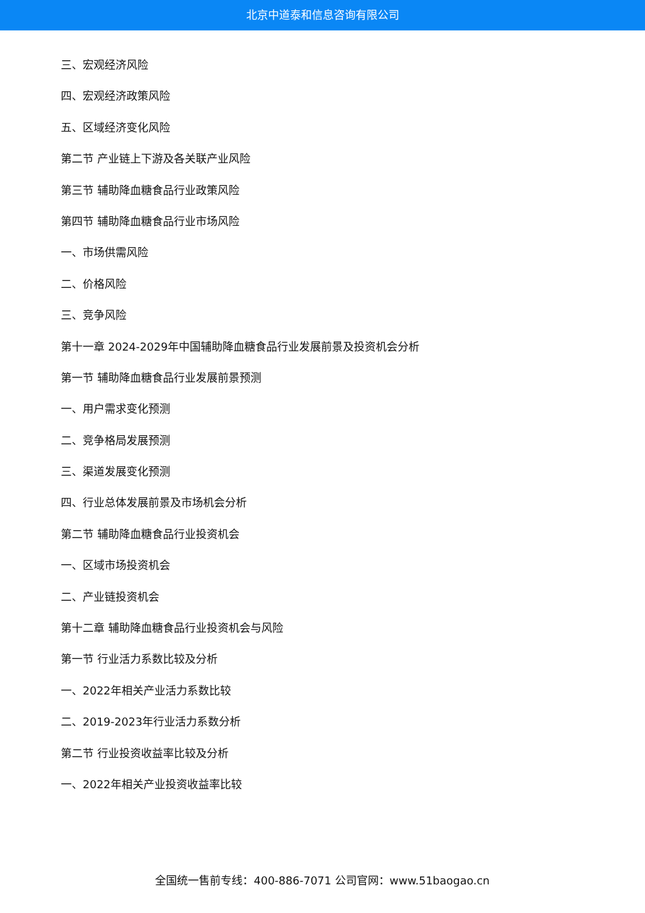北京中道泰和信息咨询有限公司
三、宏观经济风险
四、宏观经济政策风险
五、区域经济变化风险
第二节 产业链上下游及各关联产业风险
第三节 辅助降血糖食品行业政策风险
第四节 辅助降血糖食品行业市场风险
一、市场供需风险
二、价格风险
三、竞争风险
第十一章 2024-2029年中国辅助降血糖食品行业发展前景及投资机会分析
第一节 辅助降血糖食品行业发展前景预测
一、用户需求变化预测
二、竞争格局发展预测
三、渠道发展变化预测
四、行业总体发展前景及市场机会分析
第二节 辅助降血糖食品行业投资机会
一、区域市场投资机会
二、产业链投资机会
第十二章 辅助降血糖食品行业投资机会与风险
第一节 行业活力系数比较及分析
一、2022年相关产业活力系数比较
二、2019-2023年行业活力系数分析
第二节 行业投资收益率比较及分析
一、2022年相关产业投资收益率比较
全国统一售前专线：400-886-7071 公司官网：www.51baogao.cn